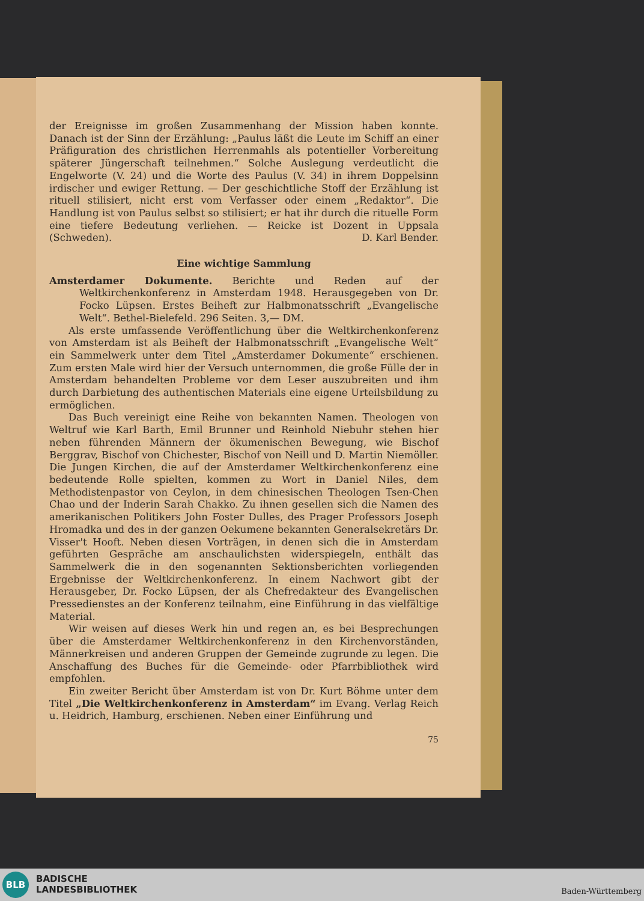der Ereignisse im großen Zusammenhang der Mission haben konnte. Danach ist der Sinn der Erzählung: „Paulus läßt die Leute im Schiff an einer Präfiguration des christlichen Herrenmahls als potentieller Vorbereitung späterer Jüngerschaft teilnehmen.“ Solche Auslegung verdeutlicht die Engelworte (V. 24) und die Worte des Paulus (V. 34) in ihrem Doppelsinn irdischer und ewiger Rettung. — Der geschichtliche Stoff der Erzählung ist rituell stilisiert, nicht erst vom Verfasser oder einem „Redaktor“. Die Handlung ist von Paulus selbst so stilisiert; er hat ihr durch die rituelle Form eine tiefere Bedeutung verliehen. — Reicke ist Dozent in Uppsala (Schweden). D. Karl Bender.
Eine wichtige Sammlung
Amsterdamer Dokumente. Berichte und Reden auf der Weltkirchenkonferenz in Amsterdam 1948. Herausgegeben von Dr. Focko Lüpsen. Erstes Beiheft zur Halbmonatsschrift „Evangelische Welt“. Bethel-Bielefeld. 296 Seiten. 3,— DM.
Als erste umfassende Veröffentlichung über die Weltkirchenkonferenz von Amsterdam ist als Beiheft der Halbmonatsschrift „Evangelische Welt“ ein Sammelwerk unter dem Titel „Amsterdamer Dokumente“ erschienen. Zum ersten Male wird hier der Versuch unternommen, die große Fülle der in Amsterdam behandelten Probleme vor dem Leser auszubreiten und ihm durch Darbietung des authentischen Materials eine eigene Urteilsbildung zu ermöglichen.
Das Buch vereinigt eine Reihe von bekannten Namen. Theologen von Weltruf wie Karl Barth, Emil Brunner und Reinhold Niebuhr stehen hier neben führenden Männern der ökumenischen Bewegung, wie Bischof Berggrav, Bischof von Chichester, Bischof von Neill und D. Martin Niemöller. Die Jungen Kirchen, die auf der Amsterdamer Weltkirchenkonferenz eine bedeutende Rolle spielten, kommen zu Wort in Daniel Niles, dem Methodistenpastor von Ceylon, in dem chinesischen Theologen Tsen-Chen Chao und der Inderin Sarah Chakko. Zu ihnen gesellen sich die Namen des amerikanischen Politikers John Foster Dulles, des Prager Professors Joseph Hromadka und des in der ganzen Oekumene bekannten Generalsekretärs Dr. Visser't Hooft. Neben diesen Vorträgen, in denen sich die in Amsterdam geführten Gespräche am anschaulichsten widerspiegeln, enthält das Sammelwerk die in den sogenannten Sektionsberichten vorliegenden Ergebnisse der Weltkirchenkonferenz. In einem Nachwort gibt der Herausgeber, Dr. Focko Lüpsen, der als Chefredakteur des Evangelischen Pressedienstes an der Konferenz teilnahm, eine Einführung in das vielfältige Material.
Wir weisen auf dieses Werk hin und regen an, es bei Besprechungen über die Amsterdamer Weltkirchenkonferenz in den Kirchenvorständen, Männerkreisen und anderen Gruppen der Gemeinde zugrunde zu legen. Die Anschaffung des Buches für die Gemeinde- oder Pfarrbibliothek wird empfohlen.
Ein zweiter Bericht über Amsterdam ist von Dr. Kurt Böhme unter dem Titel „Die Weltkirchenkonferenz in Amsterdam“ im Evang. Verlag Reich u. Heidrich, Hamburg, erschienen. Neben einer Einführung und
75
BLB
BADISCHE
LANDESBIBLIOTHEK
Baden-Württemberg